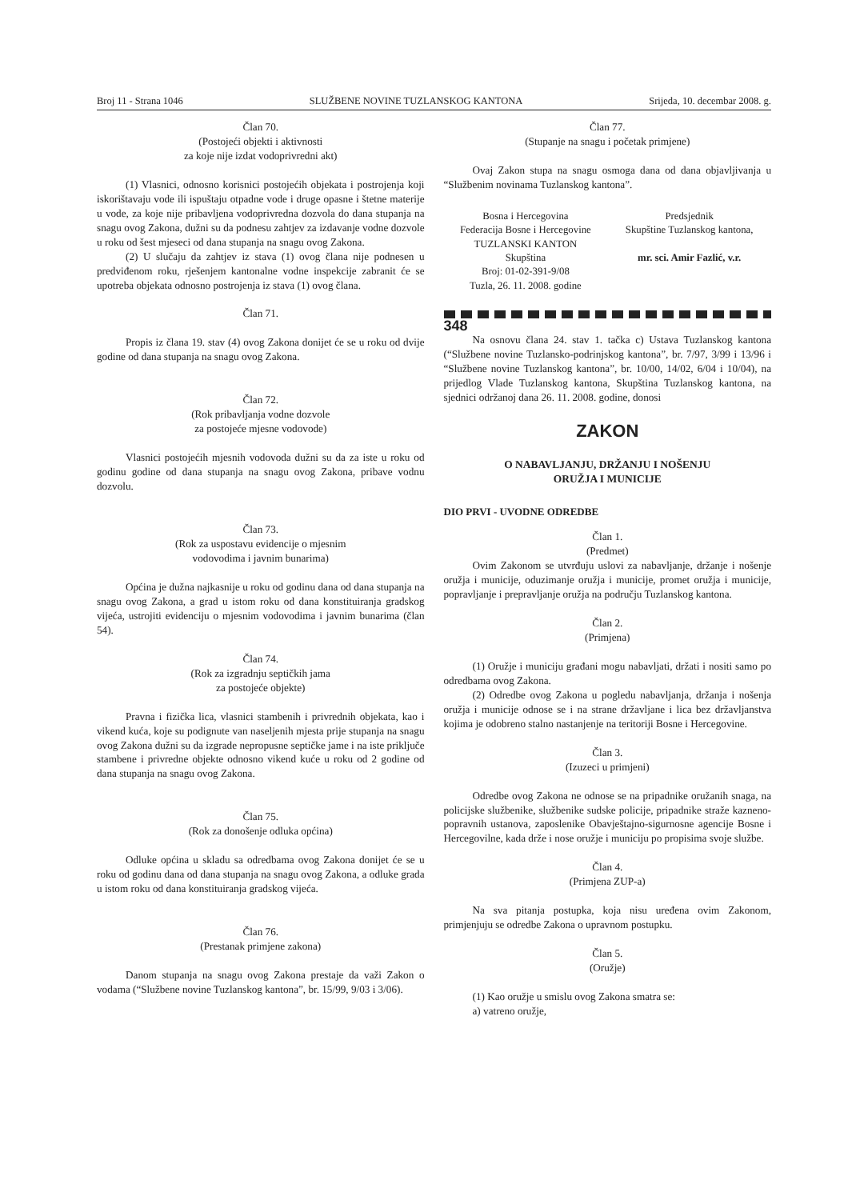Broj 11 - Strana 1046 SLUŽBENE NOVINE TUZLANSKOG KANTONA Srijeda, 10. decembar 2008. g.
Član 70.
(Postojeći objekti i aktivnosti
za koje nije izdat vodoprivredni akt)
(1) Vlasnici, odnosno korisnici postojećih objekata i postrojenja koji iskorištavaju vode ili ispuštaju otpadne vode i druge opasne i štetne materije u vode, za koje nije pribavljena vodoprivredna dozvola do dana stupanja na snagu ovog Zakona, dužni su da podnesu zahtjev za izdavanje vodne dozvole u roku od šest mjeseci od dana stupanja na snagu ovog Zakona.
(2) U slučaju da zahtjev iz stava (1) ovog člana nije podnesen u predviđenom roku, rješenjem kantonalne vodne inspekcije zabranit će se upotreba objekata odnosno postrojenja iz stava (1) ovog člana.
Član 71.
Propis iz člana 19. stav (4) ovog Zakona donijet će se u roku od dvije godine od dana stupanja na snagu ovog Zakona.
Član 72.
(Rok pribavljanja vodne dozvole
za postojeće mjesne vodovode)
Vlasnici postojećih mjesnih vodovoda dužni su da za iste u roku od godinu godine od dana stupanja na snagu ovog Zakona, pribave vodnu dozvolu.
Član 73.
(Rok za uspostavu evidencije o mjesnim
vodovodima i javnim bunarima)
Općina je dužna najkasnije u roku od godinu dana od dana stupanja na snagu ovog Zakona, a grad u istom roku od dana konstituiranja gradskog vijeća, ustrojiti evidenciju o mjesnim vodovodima i javnim bunarima (član 54).
Član 74.
(Rok za izgradnju septičkih jama
za postojeće objekte)
Pravna i fizička lica, vlasnici stambenih i privrednih objekata, kao i vikend kuća, koje su podignute van naseljenih mjesta prije stupanja na snagu ovog Zakona dužni su da izgrade nepropusne septičke jame i na iste priključe stambene i privredne objekte odnosno vikend kuće u roku od 2 godine od dana stupanja na snagu ovog Zakona.
Član 75.
(Rok za donošenje odluka općina)
Odluke općina u skladu sa odredbama ovog Zakona donijet će se u roku od godinu dana od dana stupanja na snagu ovog Zakona, a odluke grada u istom roku od dana konstituiranja gradskog vijeća.
Član 76.
(Prestanak primjene zakona)
Danom stupanja na snagu ovog Zakona prestaje da važi Zakon o vodama (“Službene novine Tuzlanskog kantona”, br. 15/99, 9/03 i 3/06).
Član 77.
(Stupanje na snagu i početak primjene)
Ovaj Zakon stupa na snagu osmoga dana od dana objavljivanja u “Službenim novinama Tuzlanskog kantona”.
Bosna i Hercegovina
Federacija Bosne i Hercegovine
TUZLANSKI KANTON
Skupština
Broj: 01-02-391-9/08
Tuzla, 26. 11. 2008. godine
Predsjednik
Skupštine Tuzlanskog kantona,
mr. sci. Amir Fazlić, v.r.
348
Na osnovu člana 24. stav 1. tačka c) Ustava Tuzlanskog kantona (“Službene novine Tuzlansko-podrinjskog kantona”, br. 7/97, 3/99 i 13/96 i “Službene novine Tuzlanskog kantona”, br. 10/00, 14/02, 6/04 i 10/04), na prijedlog Vlade Tuzlanskog kantona, Skupština Tuzlanskog kantona, na sjednici održanoj dana 26. 11. 2008. godine, donosi
ZAKON
O NABAVLJANJU, DRŽANJU I NOŠENJU
ORUŽJA I MUNICIJE
DIO PRVI - UVODNE ODREDBE
Član 1.
(Predmet)
Ovim Zakonom se utvrđuju uslovi za nabavljanje, držanje i nošenje oružja i municije, oduzimanje oružja i municije, promet oružja i municije, popravljanje i prepravljanje oružja na području Tuzlanskog kantona.
Član 2.
(Primjena)
(1) Oružje i municiju građani mogu nabavljati, držati i nositi samo po odredbama ovog Zakona.
(2) Odredbe ovog Zakona u pogledu nabavljanja, držanja i nošenja oružja i municije odnose se i na strane državljane i lica bez državljanstva kojima je odobreno stalno nastanjenje na teritoriji Bosne i Hercegovine.
Član 3.
(Izuzeci u primjeni)
Odredbe ovog Zakona ne odnose se na pripadnike oružanih snaga, na policijske službenike, službenike sudske policije, pripadnike straže kazneno-popravnih ustanova, zaposlenike Obavještajno-sigurnosne agencije Bosne i Hercegovilne, kada drže i nose oružje i municiju po propisima svoje službe.
Član 4.
(Primjena ZUP-a)
Na sva pitanja postupka, koja nisu uređena ovim Zakonom, primjenjuju se odredbe Zakona o upravnom postupku.
Član 5.
(Oružje)
(1) Kao oružje u smislu ovog Zakona smatra se:
a) vatreno oružje,